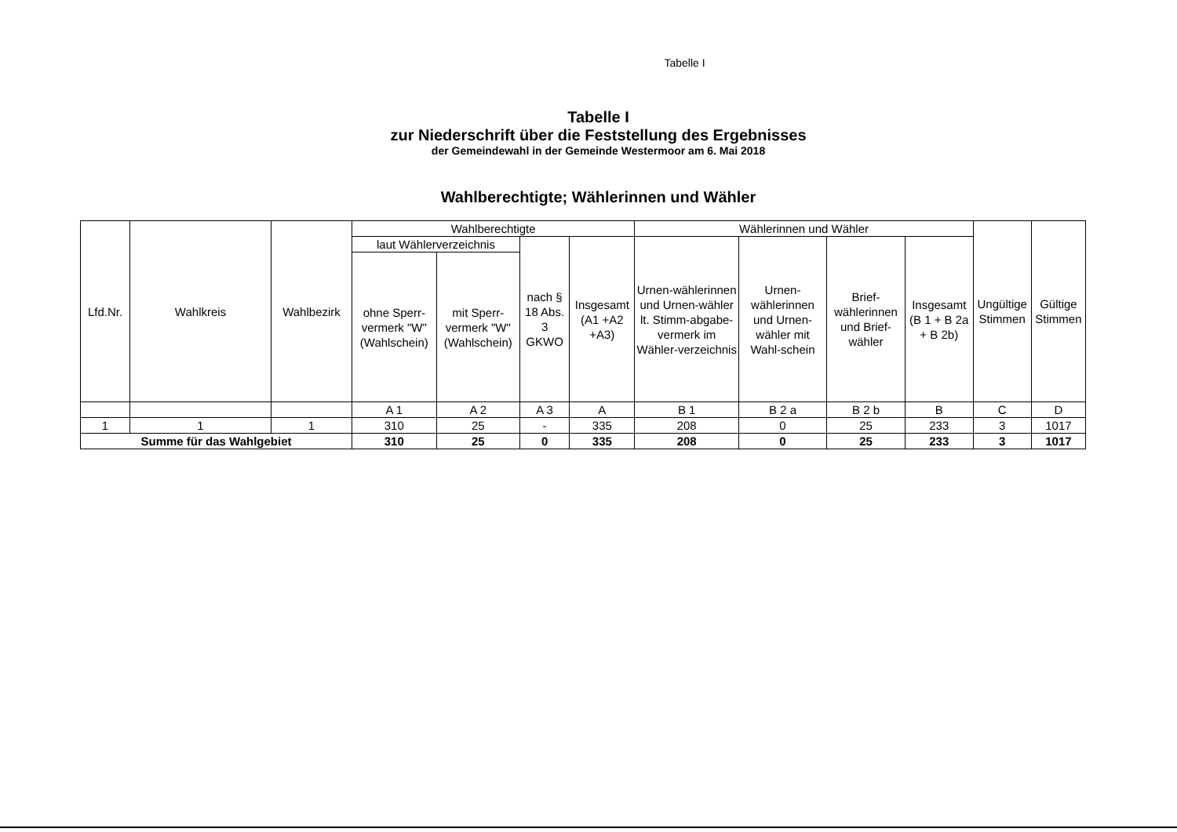Tabelle I
Tabelle I
zur Niederschrift über die Feststellung des Ergebnisses
der Gemeindewahl in der Gemeinde Westermoor am 6. Mai 2018
Wahlberechtigte; Wählerinnen und Wähler
| Lfd.Nr. | Wahlkreis | Wahlbezirk | Wahlberechtigte | | | | Wählerinnen und Wähler | | | | Ungültige Stimmen | Gültige Stimmen |
| --- | --- | --- | --- | --- | --- | --- | --- | --- | --- | --- | --- | --- |
| | | | laut Wählerverzeichnis | | nach § 18 Abs. 3 GKWO | Insgesamt (A1 +A2 +A3) | Urnen-wählerinnen und Urnen-wähler lt. Stimm-abgabe-vermerk im Wähler-verzeichnis | Urnen-wählerinnen und Urnen-wähler mit Wahl-schein | Brief-wählerinnen und Brief-wähler | Insgesamt (B 1 + B 2a + B 2b) | | |
| | | | ohne Sperr-vermerk "W" (Wahlschein) | mit Sperr-vermerk "W" (Wahlschein) | | | | | | | | |
| | | | A 1 | A 2 | A 3 | A | B 1 | B 2 a | B 2 b | B | C | D |
| 1 | 1 | 1 | 310 | 25 | - | 335 | 208 | 0 | 25 | 233 | 3 | 1017 |
| Summe für das Wahlgebiet | | | 310 | 25 | 0 | 335 | 208 | 0 | 25 | 233 | 3 | 1017 |